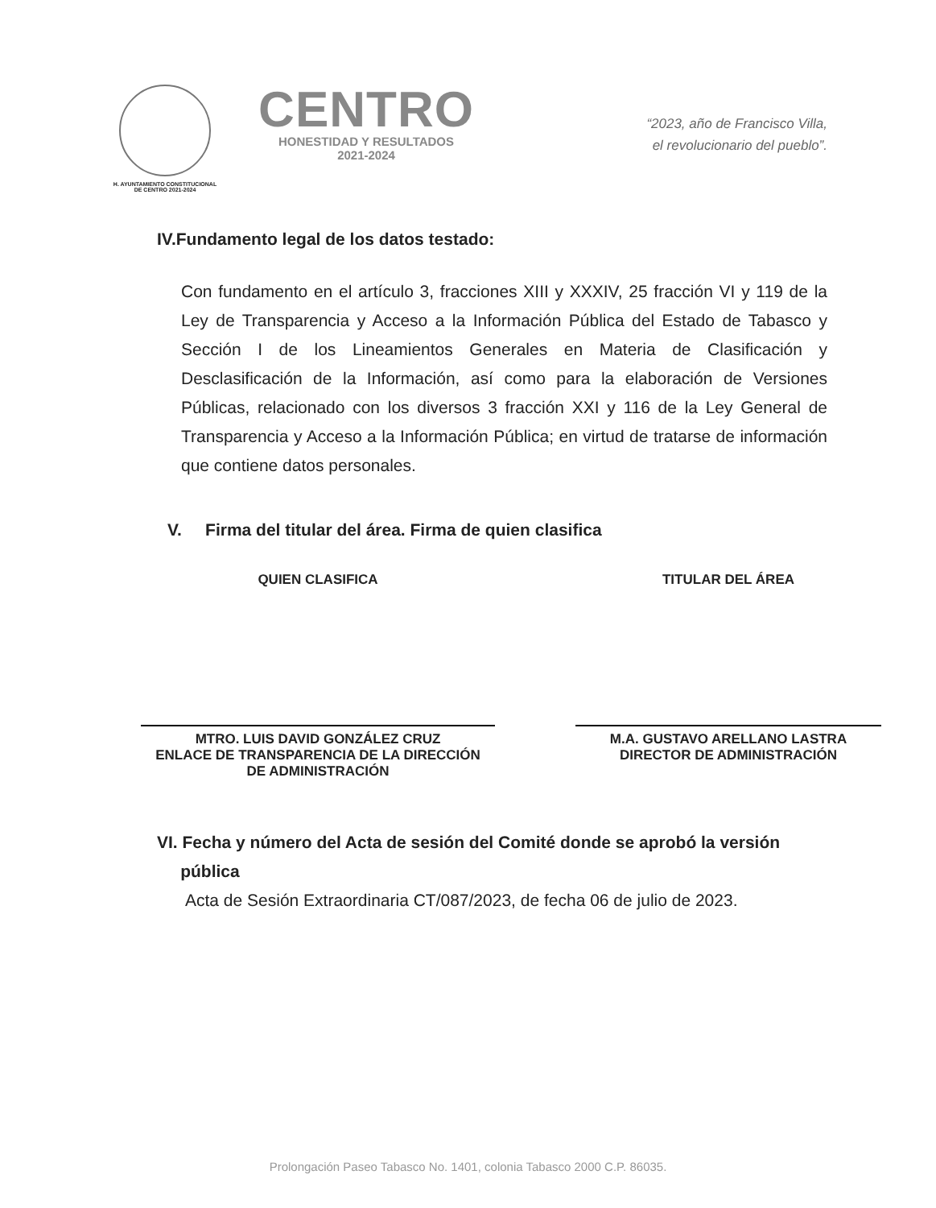H. AYUNTAMIENTO CONSTITUCIONAL
DE CENTRO 2021-2024
CENTRO
HONESTIDAD Y RESULTADOS
2021-2024
“2023, año de Francisco Villa,
el revolucionario del pueblo”.
IV.Fundamento legal de los datos testado:
Con fundamento en el artículo 3, fracciones XIII y XXXIV, 25 fracción VI y 119 de la Ley de Transparencia y Acceso a la Información Pública del Estado de Tabasco y Sección I de los Lineamientos Generales en Materia de Clasificación y Desclasificación de la Información, así como para la elaboración de Versiones Públicas, relacionado con los diversos 3 fracción XXI y 116 de la Ley General de Transparencia y Acceso a la Información Pública; en virtud de tratarse de información que contiene datos personales.
V. Firma del titular del área. Firma de quien clasifica
QUIEN CLASIFICA
MTRO. LUIS DAVID GONZÁLEZ CRUZ
ENLACE DE TRANSPARENCIA DE LA DIRECCIÓN
DE ADMINISTRACIÓN
TITULAR DEL ÁREA
M.A. GUSTAVO ARELLANO LASTRA
DIRECTOR DE ADMINISTRACIÓN
VI. Fecha y número del Acta de sesión del Comité donde se aprobó la versión
pública
Acta de Sesión Extraordinaria CT/087/2023, de fecha 06 de julio de 2023.
Prolongación Paseo Tabasco No. 1401, colonia Tabasco 2000 C.P. 86035.